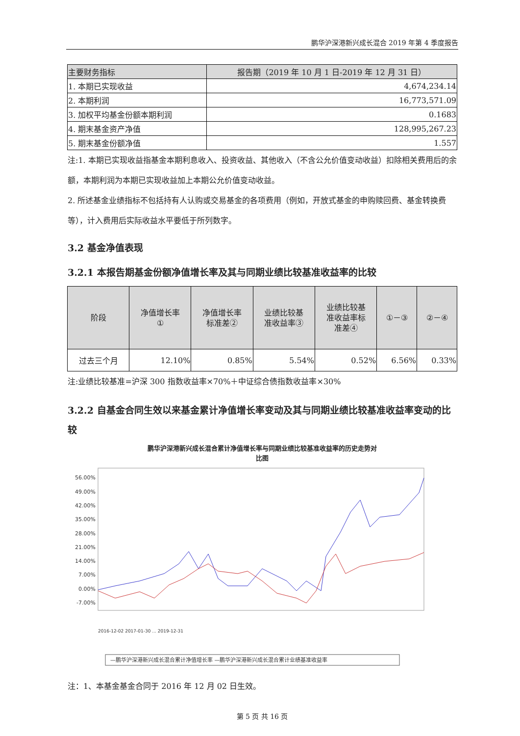鹏华沪深港新兴成长混合 2019 年第 4 季度报告
| 主要财务指标 | 报告期（2019 年 10 月 1 日-2019 年 12 月 31 日） |
| --- | --- |
| 1. 本期已实现收益 | 4,674,234.14 |
| 2. 本期利润 | 16,773,571.09 |
| 3. 加权平均基金份额本期利润 | 0.1683 |
| 4. 期末基金资产净值 | 128,995,267.23 |
| 5. 期末基金份额净值 | 1.557 |
注:1. 本期已实现收益指基金本期利息收入、投资收益、其他收入（不含公允价值变动收益）扣除相关费用后的余额，本期利润为本期已实现收益加上本期公允价值变动收益。
2. 所述基金业绩指标不包括持有人认购或交易基金的各项费用（例如，开放式基金的申购赎回费、基金转换费等），计入费用后实际收益水平要低于所列数字。
3.2 基金净值表现
3.2.1 本报告期基金份额净值增长率及其与同期业绩比较基准收益率的比较
| 阶段 | 净值增长率 ① | 净值增长率 标准差② | 业绩比较基 准收益率③ | 业绩比较基 准收益率标 准差④ | ①－③ | ②－④ |
| --- | --- | --- | --- | --- | --- | --- |
| 过去三个月 | 12.10% | 0.85% | 5.54% | 0.52% | 6.56% | 0.33% |
注:业绩比较基准=沪深 300 指数收益率×70%＋中证综合债指数收益率×30%
3.2.2 自基金合同生效以来基金累计净值增长率变动及其与同期业绩比较基准收益率变动的比较
鹏华沪深港新兴成长混合累计净值增长率与同期业绩比较基准收益率的历史走势对
比图
56.00%
49.00%
42.00%
35.00%
28.00%
21.00%
14.00%
7.00%
0.00%
-7.00%
2016-12-02 2017-01-30 ... 2019-12-31
—鹏华沪深港新兴成长混合累计净值增长率 —鹏华沪深港新兴成长混合累计业绩基准收益率
注：1、本基金基金合同于 2016 年 12 月 02 日生效。
第 5 页 共 16 页